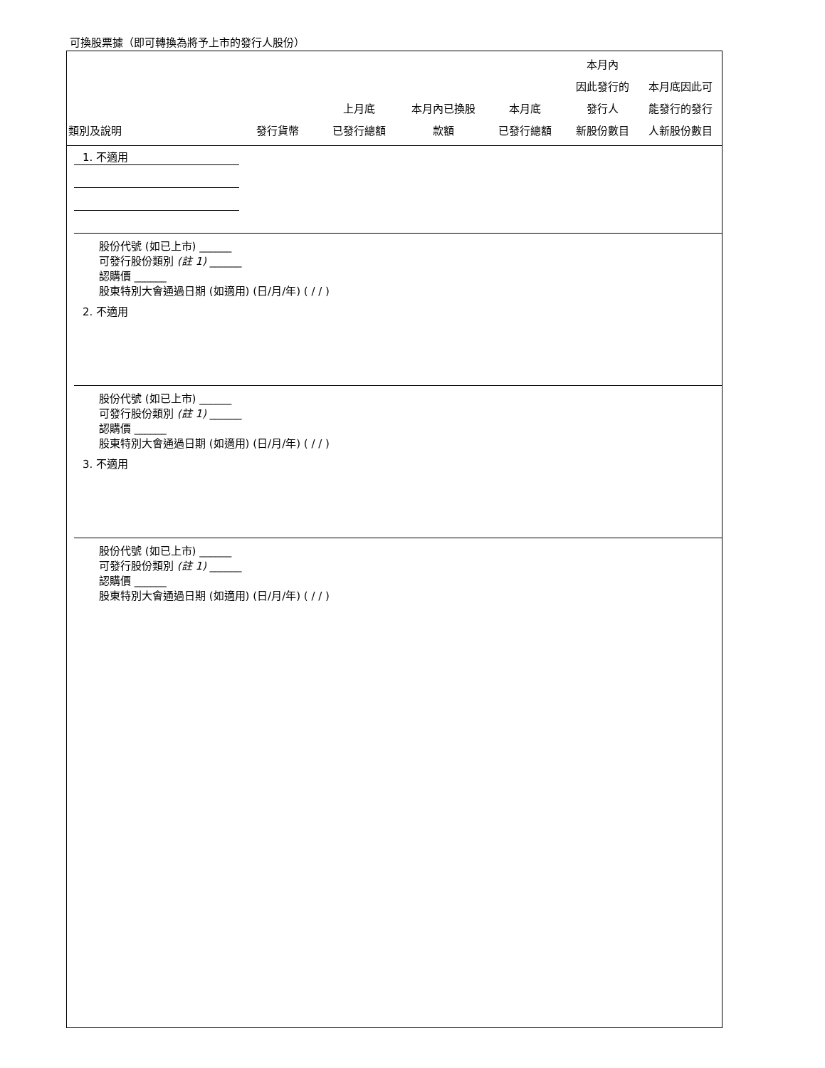可換股票據（即可轉換為將予上市的發行人股份）
| 類別及說明 | 發行貨幣 | 上月底 已發行總額 | 本月內已換股 款額 | 本月底 已發行總額 | 本月內 因此發行的 發行人 新股份數目 | 本月底因此可 能發行的發行 人新股份數目 |
| --- | --- | --- | --- | --- | --- | --- |
1. 不適用
股份代號 (如已上市) ______
可發行股份類別 (註 1) ______
認購價 ______
股東特別大會通過日期 (如適用) (日/月/年) ( / / )
2. 不適用
股份代號 (如已上市) ______
可發行股份類別 (註 1) ______
認購價 ______
股東特別大會通過日期 (如適用) (日/月/年) ( / / )
3. 不適用
股份代號 (如已上市) ______
可發行股份類別 (註 1) ______
認購價 ______
股東特別大會通過日期 (如適用) (日/月/年) ( / / )